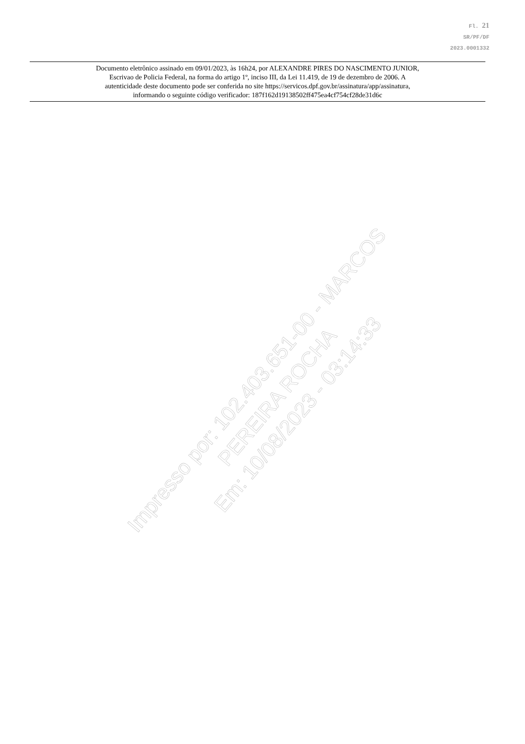Fl. 21
SR/PF/DF
2023.0001332
Documento eletrônico assinado em 09/01/2023, às 16h24, por ALEXANDRE PIRES DO NASCIMENTO JUNIOR,
Escrivao de Policia Federal, na forma do artigo 1º, inciso III, da Lei 11.419, de 19 de dezembro de 2006. A
autenticidade deste documento pode ser conferida no site https://servicos.dpf.gov.br/assinatura/app/assinatura,
informando o seguinte código verificador: 187f162d19138502ff475ea4cf754cf28de31d6c
Impresso por: 102.403.651-00 - MARCOS PEREIRA ROCHA
Em: 10/08/2023 - 03:14:33